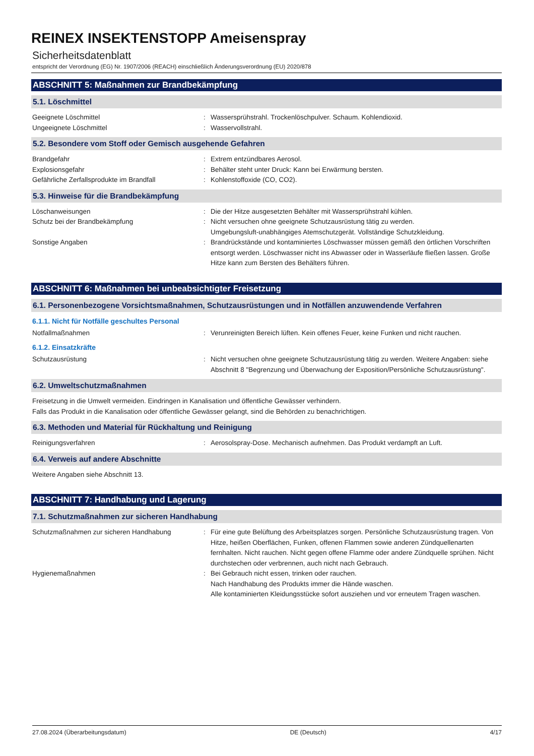REINEX INSEKTENSTOPP Ameisenspray
Sicherheitsdatenblatt
entspricht der Verordnung (EG) Nr. 1907/2006 (REACH) einschließlich Änderungsverordnung (EU) 2020/878
ABSCHNITT 5: Maßnahmen zur Brandbekämpfung
5.1. Löschmittel
Geeignete Löschmittel : Wassersprühstrahl. Trockenlöschpulver. Schaum. Kohlendioxid.
Ungeeignete Löschmittel : Wasservollstrahl.
5.2. Besondere vom Stoff oder Gemisch ausgehende Gefahren
Brandgefahr : Extrem entzündbares Aerosol.
Explosionsgefahr : Behälter steht unter Druck: Kann bei Erwärmung bersten.
Gefährliche Zerfallsprodukte im Brandfall : Kohlenstoffoxide (CO, CO2).
5.3. Hinweise für die Brandbekämpfung
Löschanweisungen : Die der Hitze ausgesetzten Behälter mit Wassersprühstrahl kühlen.
Schutz bei der Brandbekämpfung : Nicht versuchen ohne geeignete Schutzausrüstung tätig zu werden.
Umgebungsluft-unabhängiges Atemschutzgerät. Vollständige Schutzkleidung.
Sonstige Angaben : Brandrückstände und kontaminiertes Löschwasser müssen gemäß den örtlichen Vorschriften entsorgt werden. Löschwasser nicht ins Abwasser oder in Wasserläufe fließen lassen. Große Hitze kann zum Bersten des Behälters führen.
ABSCHNITT 6: Maßnahmen bei unbeabsichtigter Freisetzung
6.1. Personenbezogene Vorsichtsmaßnahmen, Schutzausrüstungen und in Notfällen anzuwendende Verfahren
6.1.1. Nicht für Notfälle geschultes Personal
Notfallmaßnahmen : Verunreinigten Bereich lüften. Kein offenes Feuer, keine Funken und nicht rauchen.
6.1.2. Einsatzkräfte
Schutzausrüstung : Nicht versuchen ohne geeignete Schutzausrüstung tätig zu werden. Weitere Angaben: siehe Abschnitt 8 "Begrenzung und Überwachung der Exposition/Persönliche Schutzausrüstung".
6.2. Umweltschutzmaßnahmen
Freisetzung in die Umwelt vermeiden. Eindringen in Kanalisation und öffentliche Gewässer verhindern.
Falls das Produkt in die Kanalisation oder öffentliche Gewässer gelangt, sind die Behörden zu benachrichtigen.
6.3. Methoden und Material für Rückhaltung und Reinigung
Reinigungsverfahren : Aerosolspray-Dose. Mechanisch aufnehmen. Das Produkt verdampft an Luft.
6.4. Verweis auf andere Abschnitte
Weitere Angaben siehe Abschnitt 13.
ABSCHNITT 7: Handhabung und Lagerung
7.1. Schutzmaßnahmen zur sicheren Handhabung
Schutzmaßnahmen zur sicheren Handhabung : Für eine gute Belüftung des Arbeitsplatzes sorgen. Persönliche Schutzausrüstung tragen. Von Hitze, heißen Oberflächen, Funken, offenen Flammen sowie anderen Zündquellenarten fernhalten. Nicht rauchen. Nicht gegen offene Flamme oder andere Zündquelle sprühen. Nicht durchstechen oder verbrennen, auch nicht nach Gebrauch.
Hygienemaßnahmen : Bei Gebrauch nicht essen, trinken oder rauchen.
Nach Handhabung des Produkts immer die Hände waschen.
Alle kontaminierten Kleidungsstücke sofort ausziehen und vor erneutem Tragen waschen.
27.08.2024 (Überarbeitungsdatum) DE (Deutsch) 4/17